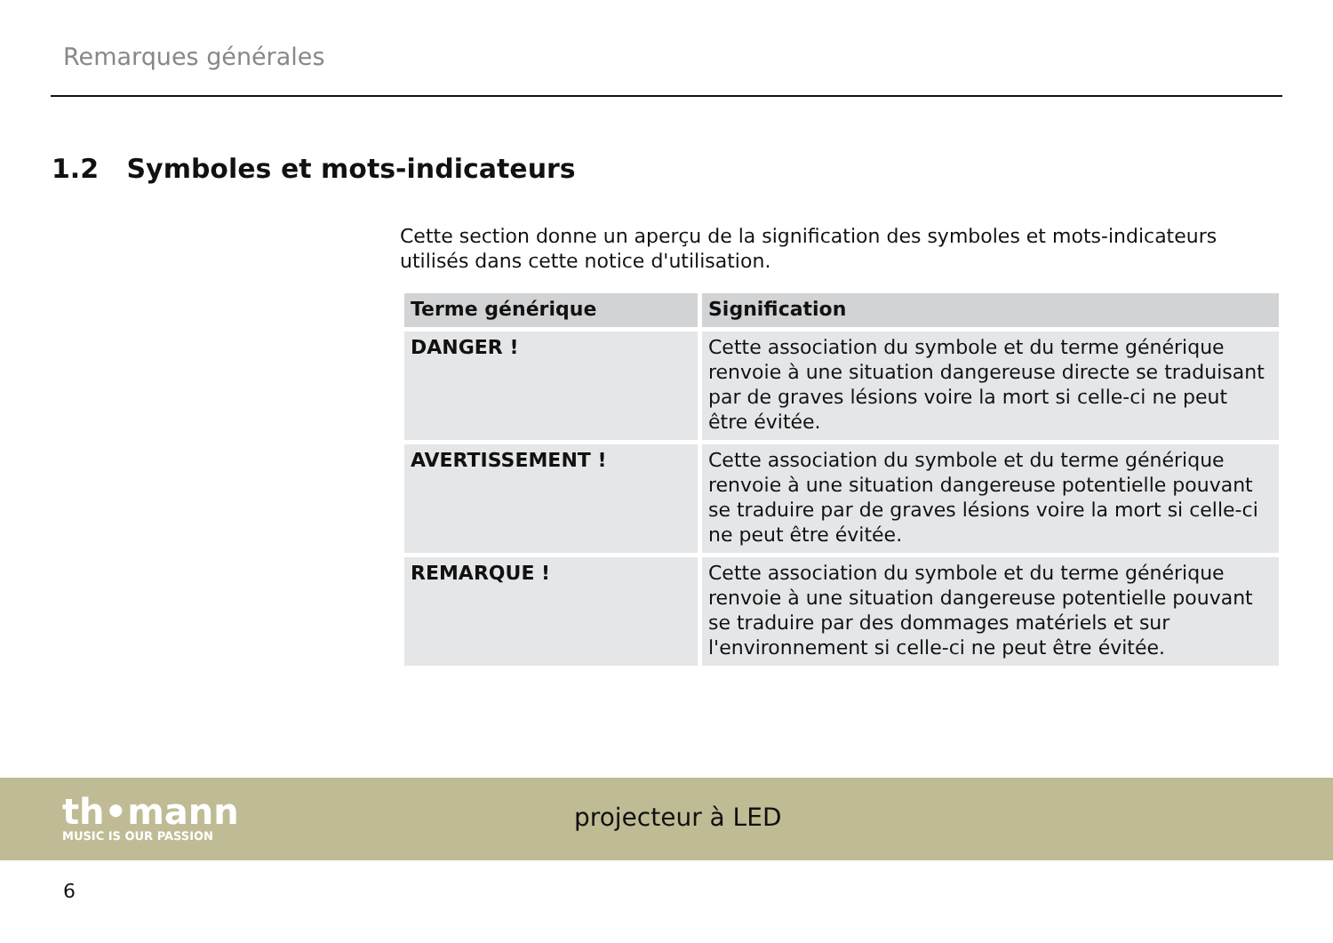Remarques générales
1.2 Symboles et mots-indicateurs
Cette section donne un aperçu de la signification des symboles et mots-indicateurs utilisés dans cette notice d'utilisation.
| Terme générique | Signification |
| --- | --- |
| DANGER ! | Cette association du symbole et du terme générique renvoie à une situation dangereuse directe se traduisant par de graves lésions voire la mort si celle-ci ne peut être évitée. |
| AVERTISSEMENT ! | Cette association du symbole et du terme générique renvoie à une situation dangereuse potentielle pouvant se traduire par de graves lésions voire la mort si celle-ci ne peut être évitée. |
| REMARQUE ! | Cette association du symbole et du terme générique renvoie à une situation dangereuse potentielle pouvant se traduire par des dommages matériels et sur l'environnement si celle-ci ne peut être évitée. |
th•mann
MUSIC IS OUR PASSION
projecteur à LED
6